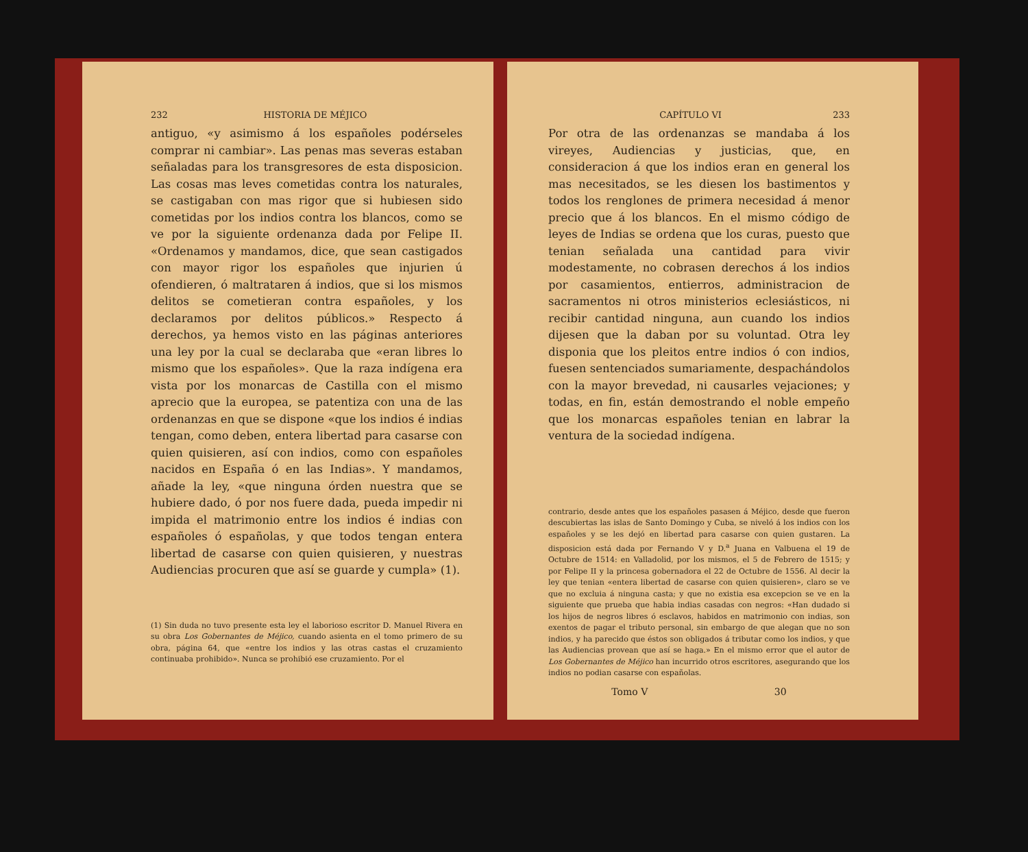232 HISTORIA DE MÉJICO
antiguo, «y asimismo á los españoles podérseles comprar ni cambiar». Las penas mas severas estaban señaladas para los transgresores de esta disposicion. Las cosas mas leves cometidas contra los naturales, se castigaban con mas rigor que si hubiesen sido cometidas por los indios contra los blancos, como se ve por la siguiente ordenanza dada por Felipe II. «Ordenamos y mandamos, dice, que sean castigados con mayor rigor los españoles que injurien ú ofendieren, ó maltrataren á indios, que si los mismos delitos se cometieran contra españoles, y los declaramos por delitos públicos.» Respecto á derechos, ya hemos visto en las páginas anteriores una ley por la cual se declaraba que «eran libres lo mismo que los españoles». Que la raza indígena era vista por los monarcas de Castilla con el mismo aprecio que la europea, se patentiza con una de las ordenanzas en que se dispone «que los indios é indias tengan, como deben, entera libertad para casarse con quien quisieren, así con indios, como con españoles nacidos en España ó en las Indias». Y mandamos, añade la ley, «que ninguna órden nuestra que se hubiere dado, ó por nos fuere dada, pueda impedir ni impida el matrimonio entre los indios é indias con españoles ó españolas, y que todos tengan entera libertad de casarse con quien quisieren, y nuestras Audiencias procuren que así se guarde y cumpla» (1).
(1) Sin duda no tuvo presente esta ley el laborioso escritor D. Manuel Rivera en su obra Los Gobernantes de Méjico, cuando asienta en el tomo primero de su obra, página 64, que «entre los indios y las otras castas el cruzamiento continuaba prohibido». Nunca se prohibió ese cruzamiento. Por el
CAPÍTULO VI 233
Por otra de las ordenanzas se mandaba á los vireyes, Audiencias y justicias, que, en consideracion á que los indios eran en general los mas necesitados, se les diesen los bastimentos y todos los renglones de primera necesidad á menor precio que á los blancos. En el mismo código de leyes de Indias se ordena que los curas, puesto que tenian señalada una cantidad para vivir modestamente, no cobrasen derechos á los indios por casamientos, entierros, administracion de sacramentos ni otros ministerios eclesiásticos, ni recibir cantidad ninguna, aun cuando los indios dijesen que la daban por su voluntad. Otra ley disponia que los pleitos entre indios ó con indios, fuesen sentenciados sumariamente, despachándolos con la mayor brevedad, ni causarles vejaciones; y todas, en fin, están demostrando el noble empeño que los monarcas españoles tenian en labrar la ventura de la sociedad indígena.
contrario, desde antes que los españoles pasasen á Méjico, desde que fueron descubiertas las islas de Santo Domingo y Cuba, se niveló á los indios con los españoles y se les dejó en libertad para casarse con quien gustaren. La disposicion está dada por Fernando V y D.<sup>a</sup> Juana en Valbuena el 19 de Octubre de 1514: en Valladolid, por los mismos, el 5 de Febrero de 1515; y por Felipe II y la princesa gobernadora el 22 de Octubre de 1556. Al decir la ley que tenian «entera libertad de casarse con quien quisieren», claro se ve que no excluia á ninguna casta; y que no existia esa excepcion se ve en la siguiente que prueba que habia indias casadas con negros: «Han dudado si los hijos de negros libres ó esclavos, habidos en matrimonio con indias, son exentos de pagar el tributo personal, sin embargo de que alegan que no son indios, y ha parecido que éstos son obligados á tributar como los indios, y que las Audiencias provean que así se haga.» En el mismo error que el autor de Los Gobernantes de Méjico han incurrido otros escritores, asegurando que los indios no podian casarse con españolas.
Tomo V 30